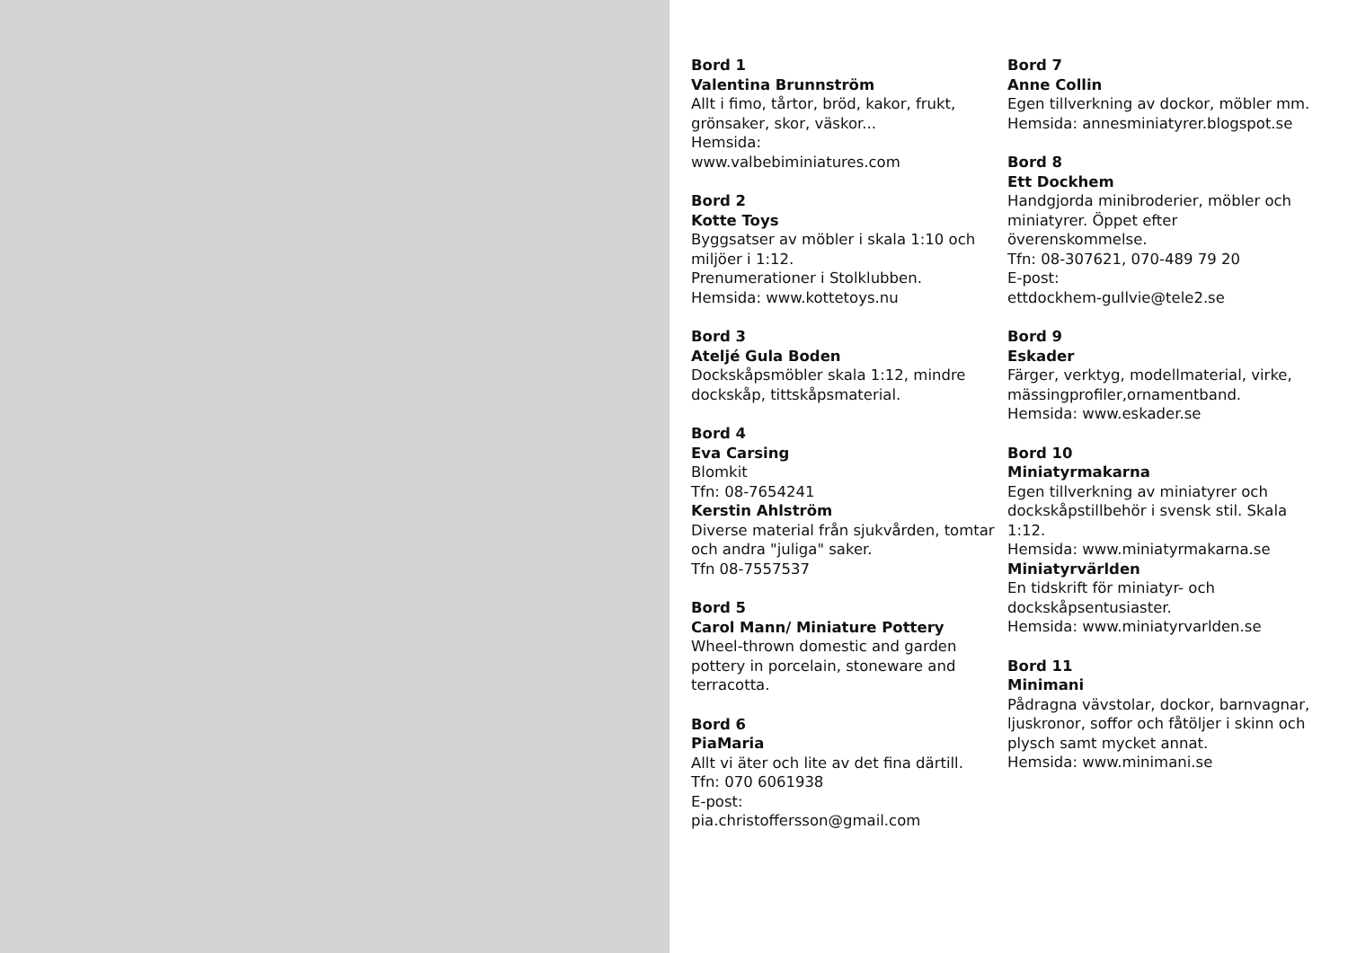Bord 1
Valentina Brunnström
Allt i fimo, tårtor, bröd, kakor, frukt, grönsaker, skor, väskor...
Hemsida:
www.valbebiminiatures.com
Bord 2
Kotte Toys
Byggsatser av möbler i skala 1:10 och miljöer i 1:12.
Prenumerationer i Stolklubben.
Hemsida: www.kottetoys.nu
Bord 3
Ateljé Gula Boden
Dockskåpsmöbler skala 1:12, mindre dockskåp, tittskåpsmaterial.
Bord 4
Eva Carsing
Blomkit
Tfn: 08-7654241
Kerstin Ahlström
Diverse material från sjukvården, tomtar och andra "juliga" saker.
Tfn 08-7557537
Bord 5
Carol Mann/ Miniature Pottery
Wheel-thrown domestic and garden pottery in porcelain, stoneware and terracotta.
Bord 6
PiaMaria
Allt vi äter och lite av det fina därtill.
Tfn: 070 6061938
E-post:
pia.christoffersson@gmail.com
Bord 7
Anne Collin
Egen tillverkning av dockor, möbler mm.
Hemsida: annesminiatyrer.blogspot.se
Bord 8
Ett Dockhem
Handgjorda minibroderier, möbler och miniatyrer. Öppet efter överenskommelse.
Tfn: 08-307621, 070-489 79 20
E-post:
ettdockhem-gullvie@tele2.se
Bord 9
Eskader
Färger, verktyg, modellmaterial, virke, mässingprofiler,ornamentband.
Hemsida: www.eskader.se
Bord 10
Miniatyrmakarna
Egen tillverkning av miniatyrer och dockskåpstillbehör i svensk stil. Skala 1:12.
Hemsida: www.miniatyrmakarna.se
Miniatyrvärlden
En tidskrift för miniatyr- och dockskåpsentusiaster.
Hemsida: www.miniatyrvarlden.se
Bord 11
Minimani
Pådragna vävstolar, dockor, barnvagnar, ljuskronor, soffor och fåtöljer i skinn och plysch samt mycket annat.
Hemsida: www.minimani.se